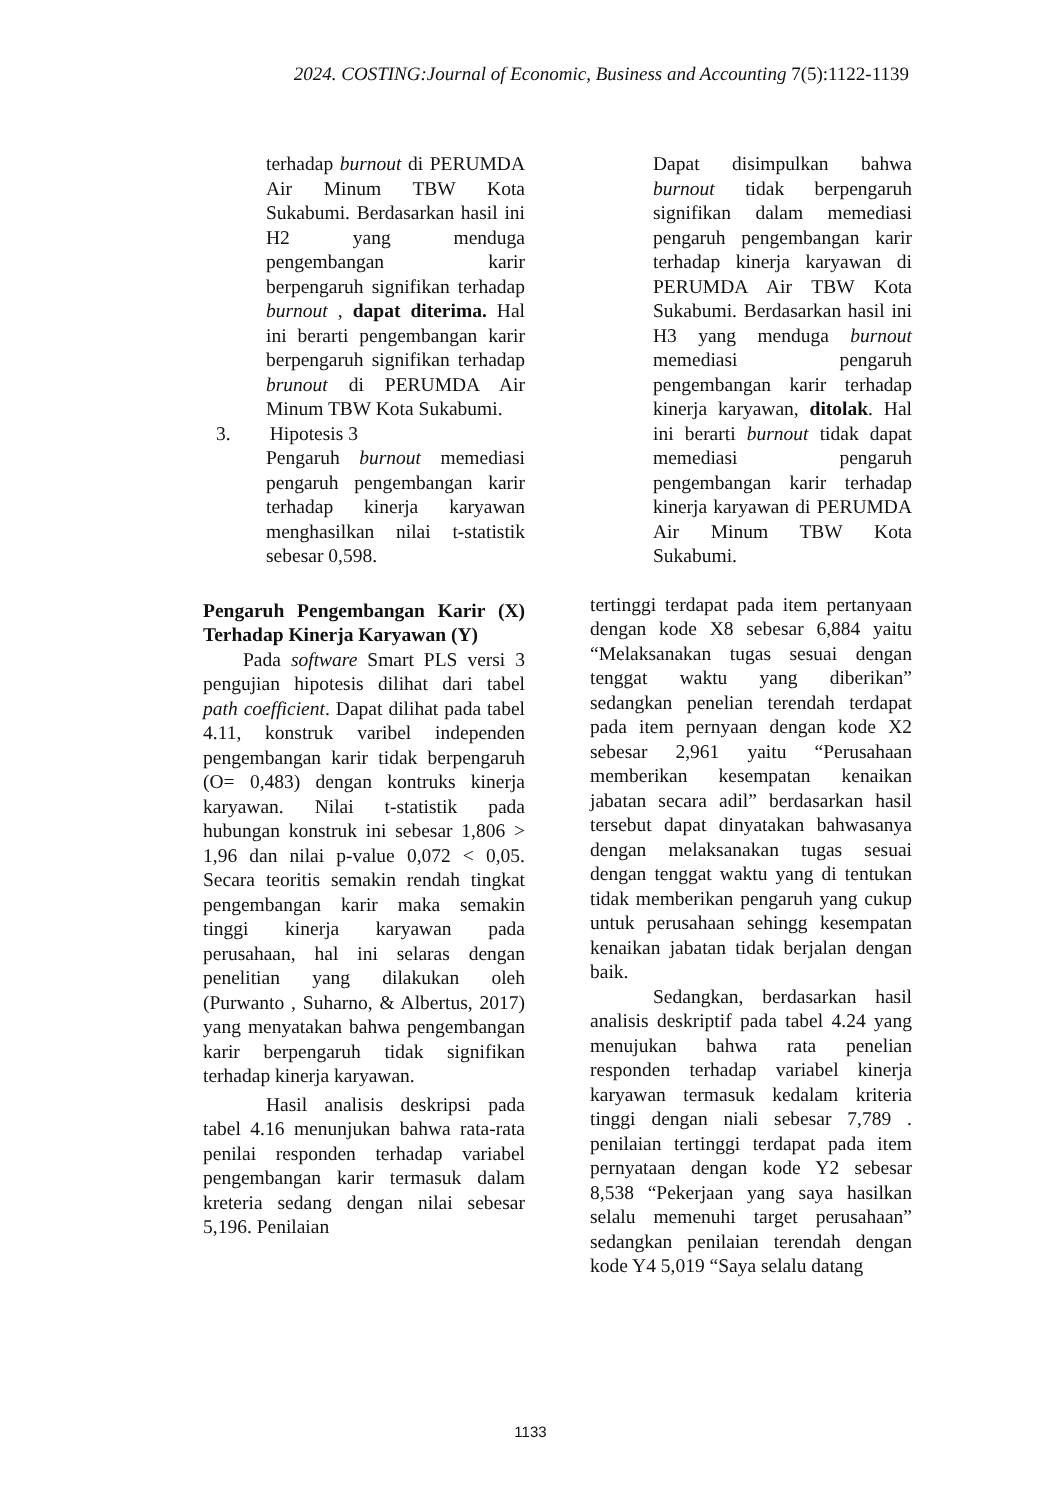2024. COSTING:Journal of Economic, Business and Accounting 7(5):1122-1139
terhadap burnout di PERUMDA Air Minum TBW Kota Sukabumi. Berdasarkan hasil ini H2 yang menduga pengembangan karir berpengaruh signifikan terhadap burnout , dapat diterima. Hal ini berarti pengembangan karir berpengaruh signifikan terhadap brunout di PERUMDA Air Minum TBW Kota Sukabumi.
3. Hipotesis 3
Pengaruh burnout memediasi pengaruh pengembangan karir terhadap kinerja karyawan menghasilkan nilai t-statistik sebesar 0,598.
Pengaruh Pengembangan Karir (X) Terhadap Kinerja Karyawan (Y)
Pada software Smart PLS versi 3 pengujian hipotesis dilihat dari tabel path coefficient. Dapat dilihat pada tabel 4.11, konstruk varibel independen pengembangan karir tidak berpengaruh (O= 0,483) dengan kontruks kinerja karyawan. Nilai t-statistik pada hubungan konstruk ini sebesar 1,806 > 1,96 dan nilai p-value 0,072 < 0,05. Secara teoritis semakin rendah tingkat pengembangan karir maka semakin tinggi kinerja karyawan pada perusahaan, hal ini selaras dengan penelitian yang dilakukan oleh (Purwanto , Suharno, & Albertus, 2017) yang menyatakan bahwa pengembangan karir berpengaruh tidak signifikan terhadap kinerja karyawan.
Hasil analisis deskripsi pada tabel 4.16 menunjukan bahwa rata-rata penilai responden terhadap variabel pengembangan karir termasuk dalam kreteria sedang dengan nilai sebesar 5,196. Penilaian
Dapat disimpulkan bahwa burnout tidak berpengaruh signifikan dalam memediasi pengaruh pengembangan karir terhadap kinerja karyawan di PERUMDA Air TBW Kota Sukabumi. Berdasarkan hasil ini H3 yang menduga burnout memediasi pengaruh pengembangan karir terhadap kinerja karyawan, ditolak. Hal ini berarti burnout tidak dapat memediasi pengaruh pengembangan karir terhadap kinerja karyawan di PERUMDA Air Minum TBW Kota Sukabumi.
tertinggi terdapat pada item pertanyaan dengan kode X8 sebesar 6,884 yaitu “Melaksanakan tugas sesuai dengan tenggat waktu yang diberikan” sedangkan penelian terendah terdapat pada item pernyaan dengan kode X2 sebesar 2,961 yaitu “Perusahaan memberikan kesempatan kenaikan jabatan secara adil” berdasarkan hasil tersebut dapat dinyatakan bahwasanya dengan melaksanakan tugas sesuai dengan tenggat waktu yang di tentukan tidak memberikan pengaruh yang cukup untuk perusahaan sehingg kesempatan kenaikan jabatan tidak berjalan dengan baik.
Sedangkan, berdasarkan hasil analisis deskriptif pada tabel 4.24 yang menujukan bahwa rata penelian responden terhadap variabel kinerja karyawan termasuk kedalam kriteria tinggi dengan niali sebesar 7,789 . penilaian tertinggi terdapat pada item pernyataan dengan kode Y2 sebesar 8,538 “Pekerjaan yang saya hasilkan selalu memenuhi target perusahaan” sedangkan penilaian terendah dengan kode Y4 5,019 “Saya selalu datang
1133